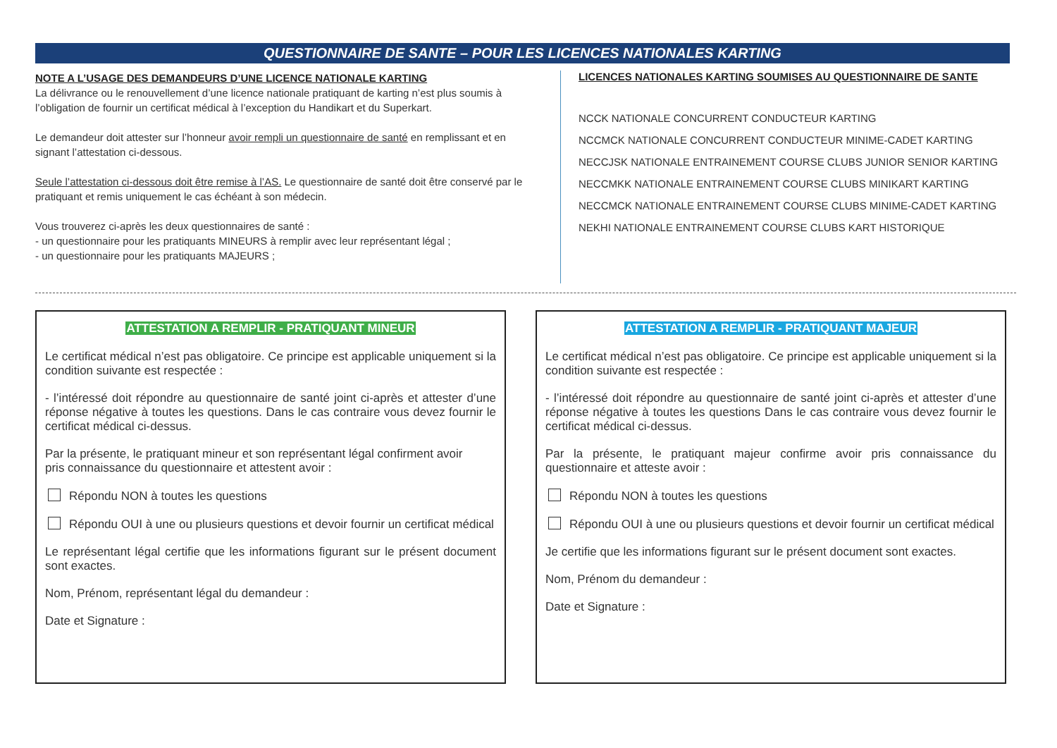QUESTIONNAIRE DE SANTE – POUR LES LICENCES NATIONALES KARTING
NOTE A L’USAGE DES DEMANDEURS D’UNE LICENCE NATIONALE KARTING
La délivrance ou le renouvellement d’une licence nationale pratiquant de karting n’est plus soumis à l’obligation de fournir un certificat médical à l’exception du Handikart et du Superkart.
Le demandeur doit attester sur l’honneur avoir rempli un questionnaire de santé en remplissant et en signant l’attestation ci-dessous.
Seule l’attestation ci-dessous doit être remise à l’AS. Le questionnaire de santé doit être conservé par le pratiquant et remis uniquement le cas échéant à son médecin.
Vous trouverez ci-après les deux questionnaires de santé :
- un questionnaire pour les pratiquants MINEURS à remplir avec leur représentant légal ;
- un questionnaire pour les pratiquants MAJEURS ;
LICENCES NATIONALES KARTING SOUMISES AU QUESTIONNAIRE DE SANTE
NCCK NATIONALE CONCURRENT CONDUCTEUR KARTING
NCCMCK NATIONALE CONCURRENT CONDUCTEUR MINIME-CADET KARTING
NECCJSK NATIONALE ENTRAINEMENT COURSE CLUBS JUNIOR SENIOR KARTING
NECCMKK NATIONALE ENTRAINEMENT COURSE CLUBS MINIKART KARTING
NECCMCK NATIONALE ENTRAINEMENT COURSE CLUBS MINIME-CADET KARTING
NEKHI NATIONALE ENTRAINEMENT COURSE CLUBS KART HISTORIQUE
ATTESTATION A REMPLIR - PRATIQUANT MINEUR
Le certificat médical n’est pas obligatoire. Ce principe est applicable uniquement si la condition suivante est respectée :
- l’intéressé doit répondre au questionnaire de santé joint ci-après et attester d’une réponse négative à toutes les questions. Dans le cas contraire vous devez fournir le certificat médical ci-dessus.
Par la présente, le pratiquant mineur et son représentant légal confirment avoir
pris connaissance du questionnaire et attestent avoir :
Répondu NON à toutes les questions
Répondu OUI à une ou plusieurs questions et devoir fournir un certificat médical
Le représentant légal certifie que les informations figurant sur le présent document sont exactes.
Nom, Prénom, représentant légal du demandeur :
Date et Signature :
ATTESTATION A REMPLIR - PRATIQUANT MAJEUR
Le certificat médical n’est pas obligatoire. Ce principe est applicable uniquement si la condition suivante est respectée :
- l’intéressé doit répondre au questionnaire de santé joint ci-après et attester d’une réponse négative à toutes les questions Dans le cas contraire vous devez fournir le certificat médical ci-dessus.
Par la présente, le pratiquant majeur confirme avoir pris connaissance du questionnaire et atteste avoir :
Répondu NON à toutes les questions
Répondu OUI à une ou plusieurs questions et devoir fournir un certificat médical
Je certifie que les informations figurant sur le présent document sont exactes.
Nom, Prénom du demandeur :
Date et Signature :